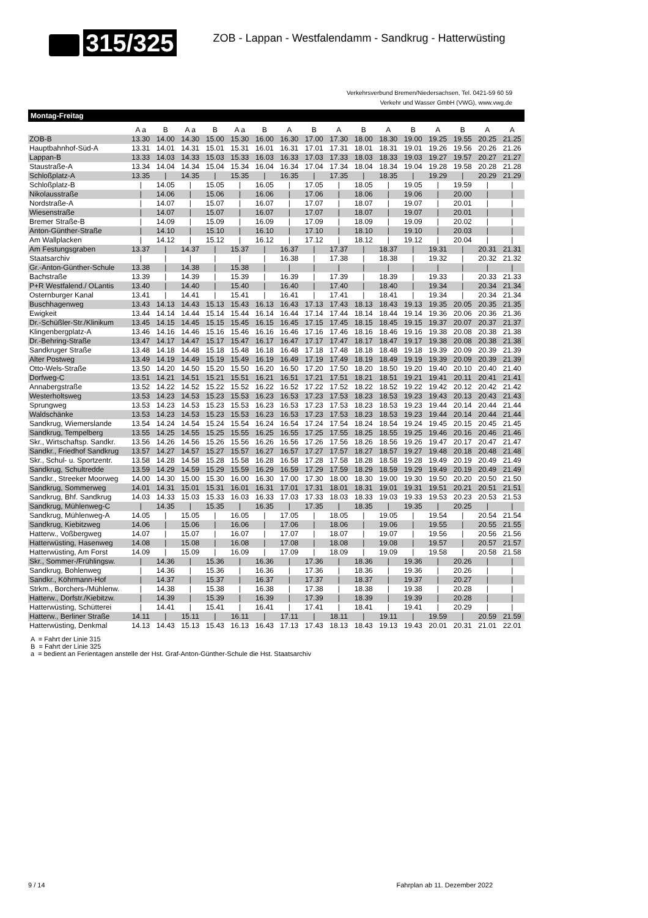315/325
ZOB - Lappan - Westfalendamm - Sandkrug - Hatterwüsting
Verkehrsverbund Bremen/Niedersachsen, Tel. 0421-59 60 59
Verkehr und Wasser GmbH (VWG), www.vwg.de
Montag-Freitag
| | A a | B | A a | B | A a | B | A | B | A | B | A | B | A | B | A | A |
| --- | --- | --- | --- | --- | --- | --- | --- | --- | --- | --- | --- | --- | --- | --- | --- | --- |
| ZOB-B | 13.30 | 14.00 | 14.30 | 15.00 | 15.30 | 16.00 | 16.30 | 17.00 | 17.30 | 18.00 | 18.30 | 19.00 | 19.25 | 19.55 | 20.25 | 21.25 |
| Hauptbahnhof-Süd-A | 13.31 | 14.01 | 14.31 | 15.01 | 15.31 | 16.01 | 16.31 | 17.01 | 17.31 | 18.01 | 18.31 | 19.01 | 19.26 | 19.56 | 20.26 | 21.26 |
| Lappan-B | 13.33 | 14.03 | 14.33 | 15.03 | 15.33 | 16.03 | 16.33 | 17.03 | 17.33 | 18.03 | 18.33 | 19.03 | 19.27 | 19.57 | 20.27 | 21.27 |
| Staustraße-A | 13.34 | 14.04 | 14.34 | 15.04 | 15.34 | 16.04 | 16.34 | 17.04 | 17.34 | 18.04 | 18.34 | 19.04 | 19.28 | 19.58 | 20.28 | 21.28 |
| Schloßplatz-A | 13.35 | / | 14.35 | / | 15.35 | / | 16.35 | / | 17.35 | / | 18.35 | / | 19.29 | / | 20.29 | 21.29 |
| Schloßplatz-B | / | 14.05 | / | 15.05 | / | 16.05 | / | 17.05 | / | 18.05 | / | 19.05 | / | 19.59 | / | / |
| Nikolausstraße | / | 14.06 | / | 15.06 | / | 16.06 | / | 17.06 | / | 18.06 | / | 19.06 | / | 20.00 | / | / |
| Nordstraße-A | / | 14.07 | / | 15.07 | / | 16.07 | / | 17.07 | / | 18.07 | / | 19.07 | / | 20.01 | / | / |
| Wiesenstraße | / | 14.07 | / | 15.07 | / | 16.07 | / | 17.07 | / | 18.07 | / | 19.07 | / | 20.01 | / | / |
| Bremer Straße-B | / | 14.09 | / | 15.09 | / | 16.09 | / | 17.09 | / | 18.09 | / | 19.09 | / | 20.02 | / | / |
| Anton-Günther-Straße | / | 14.10 | / | 15.10 | / | 16.10 | / | 17.10 | / | 18.10 | / | 19.10 | / | 20.03 | / | / |
| Am Wallplacken | / | 14.12 | / | 15.12 | / | 16.12 | / | 17.12 | / | 18.12 | / | 19.12 | / | 20.04 | / | / |
| Am Festungsgraben | 13.37 | / | 14.37 | / | 15.37 | / | 16.37 | / | 17.37 | / | 18.37 | / | 19.31 | / | 20.31 | 21.31 |
| Staatsarchiv | / | / | / | / | / | / | 16.38 | / | 17.38 | / | 18.38 | / | 19.32 | / | 20.32 | 21.32 |
| Gr.-Anton-Günther-Schule | 13.38 | / | 14.38 | / | 15.38 | / | / | / | / | / | / | / | / | / | / | / |
| Bachstraße | 13.39 | / | 14.39 | / | 15.39 | / | 16.39 | / | 17.39 | / | 18.39 | / | 19.33 | / | 20.33 | 21.33 |
| P+R Westfalend./ OLantis | 13.40 | / | 14.40 | / | 15.40 | / | 16.40 | / | 17.40 | / | 18.40 | / | 19.34 | / | 20.34 | 21.34 |
| Osternburger Kanal | 13.41 | / | 14.41 | / | 15.41 | / | 16.41 | / | 17.41 | / | 18.41 | / | 19.34 | / | 20.34 | 21.34 |
| Buschhagenweg | 13.43 | 14.13 | 14.43 | 15.13 | 15.43 | 16.13 | 16.43 | 17.13 | 17.43 | 18.13 | 18.43 | 19.13 | 19.35 | 20.05 | 20.35 | 21.35 |
| Ewigkeit | 13.44 | 14.14 | 14.44 | 15.14 | 15.44 | 16.14 | 16.44 | 17.14 | 17.44 | 18.14 | 18.44 | 19.14 | 19.36 | 20.06 | 20.36 | 21.36 |
| Dr.-Schüßler-Str./Klinikum | 13.45 | 14.15 | 14.45 | 15.15 | 15.45 | 16.15 | 16.45 | 17.15 | 17.45 | 18.15 | 18.45 | 19.15 | 19.37 | 20.07 | 20.37 | 21.37 |
| Klingenbergplatz-A | 13.46 | 14.16 | 14.46 | 15.16 | 15.46 | 16.16 | 16.46 | 17.16 | 17.46 | 18.16 | 18.46 | 19.16 | 19.38 | 20.08 | 20.38 | 21.38 |
| Dr.-Behring-Straße | 13.47 | 14.17 | 14.47 | 15.17 | 15.47 | 16.17 | 16.47 | 17.17 | 17.47 | 18.17 | 18.47 | 19.17 | 19.38 | 20.08 | 20.38 | 21.38 |
| Sandkruger Straße | 13.48 | 14.18 | 14.48 | 15.18 | 15.48 | 16.18 | 16.48 | 17.18 | 17.48 | 18.18 | 18.48 | 19.18 | 19.39 | 20.09 | 20.39 | 21.39 |
| Alter Postweg | 13.49 | 14.19 | 14.49 | 15.19 | 15.49 | 16.19 | 16.49 | 17.19 | 17.49 | 18.19 | 18.49 | 19.19 | 19.39 | 20.09 | 20.39 | 21.39 |
| Otto-Wels-Straße | 13.50 | 14.20 | 14.50 | 15.20 | 15.50 | 16.20 | 16.50 | 17.20 | 17.50 | 18.20 | 18.50 | 19.20 | 19.40 | 20.10 | 20.40 | 21.40 |
| Dorfweg-C | 13.51 | 14.21 | 14.51 | 15.21 | 15.51 | 16.21 | 16.51 | 17.21 | 17.51 | 18.21 | 18.51 | 19.21 | 19.41 | 20.11 | 20.41 | 21.41 |
| Annabergstraße | 13.52 | 14.22 | 14.52 | 15.22 | 15.52 | 16.22 | 16.52 | 17.22 | 17.52 | 18.22 | 18.52 | 19.22 | 19.42 | 20.12 | 20.42 | 21.42 |
| Westerholtsweg | 13.53 | 14.23 | 14.53 | 15.23 | 15.53 | 16.23 | 16.53 | 17.23 | 17.53 | 18.23 | 18.53 | 19.23 | 19.43 | 20.13 | 20.43 | 21.43 |
| Sprungweg | 13.53 | 14.23 | 14.53 | 15.23 | 15.53 | 16.23 | 16.53 | 17.23 | 17.53 | 18.23 | 18.53 | 19.23 | 19.44 | 20.14 | 20.44 | 21.44 |
| Waldschänke | 13.53 | 14.23 | 14.53 | 15.23 | 15.53 | 16.23 | 16.53 | 17.23 | 17.53 | 18.23 | 18.53 | 19.23 | 19.44 | 20.14 | 20.44 | 21.44 |
| Sandkrug, Wiemerslande | 13.54 | 14.24 | 14.54 | 15.24 | 15.54 | 16.24 | 16.54 | 17.24 | 17.54 | 18.24 | 18.54 | 19.24 | 19.45 | 20.15 | 20.45 | 21.45 |
| Sandkrug, Tempelberg | 13.55 | 14.25 | 14.55 | 15.25 | 15.55 | 16.25 | 16.55 | 17.25 | 17.55 | 18.25 | 18.55 | 19.25 | 19.46 | 20.16 | 20.46 | 21.46 |
| Skr., Wirtschaftsp. Sandkr. | 13.56 | 14.26 | 14.56 | 15.26 | 15.56 | 16.26 | 16.56 | 17.26 | 17.56 | 18.26 | 18.56 | 19.26 | 19.47 | 20.17 | 20.47 | 21.47 |
| Sandkr., Friedhof Sandkrug | 13.57 | 14.27 | 14.57 | 15.27 | 15.57 | 16.27 | 16.57 | 17.27 | 17.57 | 18.27 | 18.57 | 19.27 | 19.48 | 20.18 | 20.48 | 21.48 |
| Skr., Schul- u. Sportzentr. | 13.58 | 14.28 | 14.58 | 15.28 | 15.58 | 16.28 | 16.58 | 17.28 | 17.58 | 18.28 | 18.58 | 19.28 | 19.49 | 20.19 | 20.49 | 21.49 |
| Sandkrug, Schultredde | 13.59 | 14.29 | 14.59 | 15.29 | 15.59 | 16.29 | 16.59 | 17.29 | 17.59 | 18.29 | 18.59 | 19.29 | 19.49 | 20.19 | 20.49 | 21.49 |
| Sandkr., Streeker Moorweg | 14.00 | 14.30 | 15.00 | 15.30 | 16.00 | 16.30 | 17.00 | 17.30 | 18.00 | 18.30 | 19.00 | 19.30 | 19.50 | 20.20 | 20.50 | 21.50 |
| Sandkrug, Sommerweg | 14.01 | 14.31 | 15.01 | 15.31 | 16.01 | 16.31 | 17.01 | 17.31 | 18.01 | 18.31 | 19.01 | 19.31 | 19.51 | 20.21 | 20.51 | 21.51 |
| Sandkrug, Bhf. Sandkrug | 14.03 | 14.33 | 15.03 | 15.33 | 16.03 | 16.33 | 17.03 | 17.33 | 18.03 | 18.33 | 19.03 | 19.33 | 19.53 | 20.23 | 20.53 | 21.53 |
| Sandkrug, Mühlenweg-C | / | 14.35 | / | 15.35 | / | 16.35 | / | 17.35 | / | 18.35 | / | 19.35 | / | 20.25 | / | / |
| Sandkrug, Mühlenweg-A | 14.05 | / | 15.05 | / | 16.05 | / | 17.05 | / | 18.05 | / | 19.05 | / | 19.54 | / | 20.54 | 21.54 |
| Sandkrug, Kiebitzweg | 14.06 | / | 15.06 | / | 16.06 | / | 17.06 | / | 18.06 | / | 19.06 | / | 19.55 | / | 20.55 | 21.55 |
| Hatterw., Voßbergweg | 14.07 | / | 15.07 | / | 16.07 | / | 17.07 | / | 18.07 | / | 19.07 | / | 19.56 | / | 20.56 | 21.56 |
| Hatterwüsting, Hasenweg | 14.08 | / | 15.08 | / | 16.08 | / | 17.08 | / | 18.08 | / | 19.08 | / | 19.57 | / | 20.57 | 21.57 |
| Hatterwüsting, Am Forst | 14.09 | / | 15.09 | / | 16.09 | / | 17.09 | / | 18.09 | / | 19.09 | / | 19.58 | / | 20.58 | 21.58 |
| Skr., Sommer-/Frühlingsw. | / | 14.36 | / | 15.36 | / | 16.36 | / | 17.36 | / | 18.36 | / | 19.36 | / | 20.26 | / | / |
| Sandkrug, Bohlenweg | / | 14.36 | / | 15.36 | / | 16.36 | / | 17.36 | / | 18.36 | / | 19.36 | / | 20.26 | / | / |
| Sandkr., Köhrmann-Hof | / | 14.37 | / | 15.37 | / | 16.37 | / | 17.37 | / | 18.37 | / | 19.37 | / | 20.27 | / | / |
| Strkm., Borchers-/Mühlenw. | / | 14.38 | / | 15.38 | / | 16.38 | / | 17.38 | / | 18.38 | / | 19.38 | / | 20.28 | / | / |
| Hatterw., Dorfstr./Kiebitzw. | / | 14.39 | / | 15.39 | / | 16.39 | / | 17.39 | / | 18.39 | / | 19.39 | / | 20.28 | / | / |
| Hatterwüsting, Schütterei | / | 14.41 | / | 15.41 | / | 16.41 | / | 17.41 | / | 18.41 | / | 19.41 | / | 20.29 | / | / |
| Hatterw., Berliner Straße | 14.11 | / | 15.11 | / | 16.11 | / | 17.11 | / | 18.11 | / | 19.11 | / | 19.59 | / | 20.59 | 21.59 |
| Hatterwüsting, Denkmal | 14.13 | 14.43 | 15.13 | 15.43 | 16.13 | 16.43 | 17.13 | 17.43 | 18.13 | 18.43 | 19.13 | 19.43 | 20.01 | 20.31 | 21.01 | 22.01 |
A = Fahrt der Linie 315
B = Fahrt der Linie 325
a = bedient an Ferientagen anstelle der Hst. Graf-Anton-Günther-Schule die Hst. Staatsarchiv
9 / 14 Fahrplan ab 11. Dezember 2022